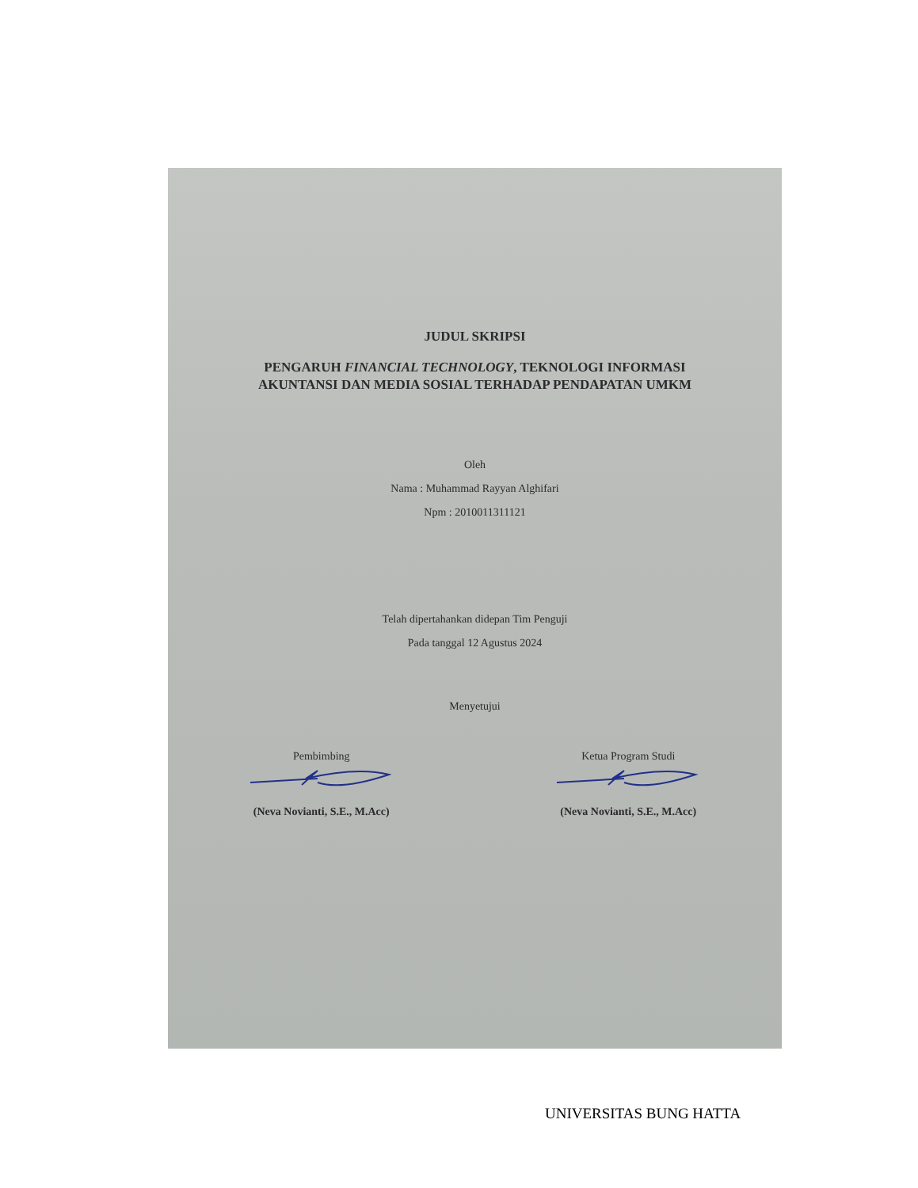JUDUL SKRIPSI
PENGARUH FINANCIAL TECHNOLOGY, TEKNOLOGI INFORMASI
AKUNTANSI DAN MEDIA SOSIAL TERHADAP PENDAPATAN UMKM
Oleh
Nama : Muhammad Rayyan Alghifari
Npm : 2010011311121
Telah dipertahankan didepan Tim Penguji
Pada tanggal 12 Agustus 2024
Menyetujui
Pembimbing
(Neva Novianti, S.E., M.Acc)
Ketua Program Studi
(Neva Novianti, S.E., M.Acc)
UNIVERSITAS BUNG HATTA